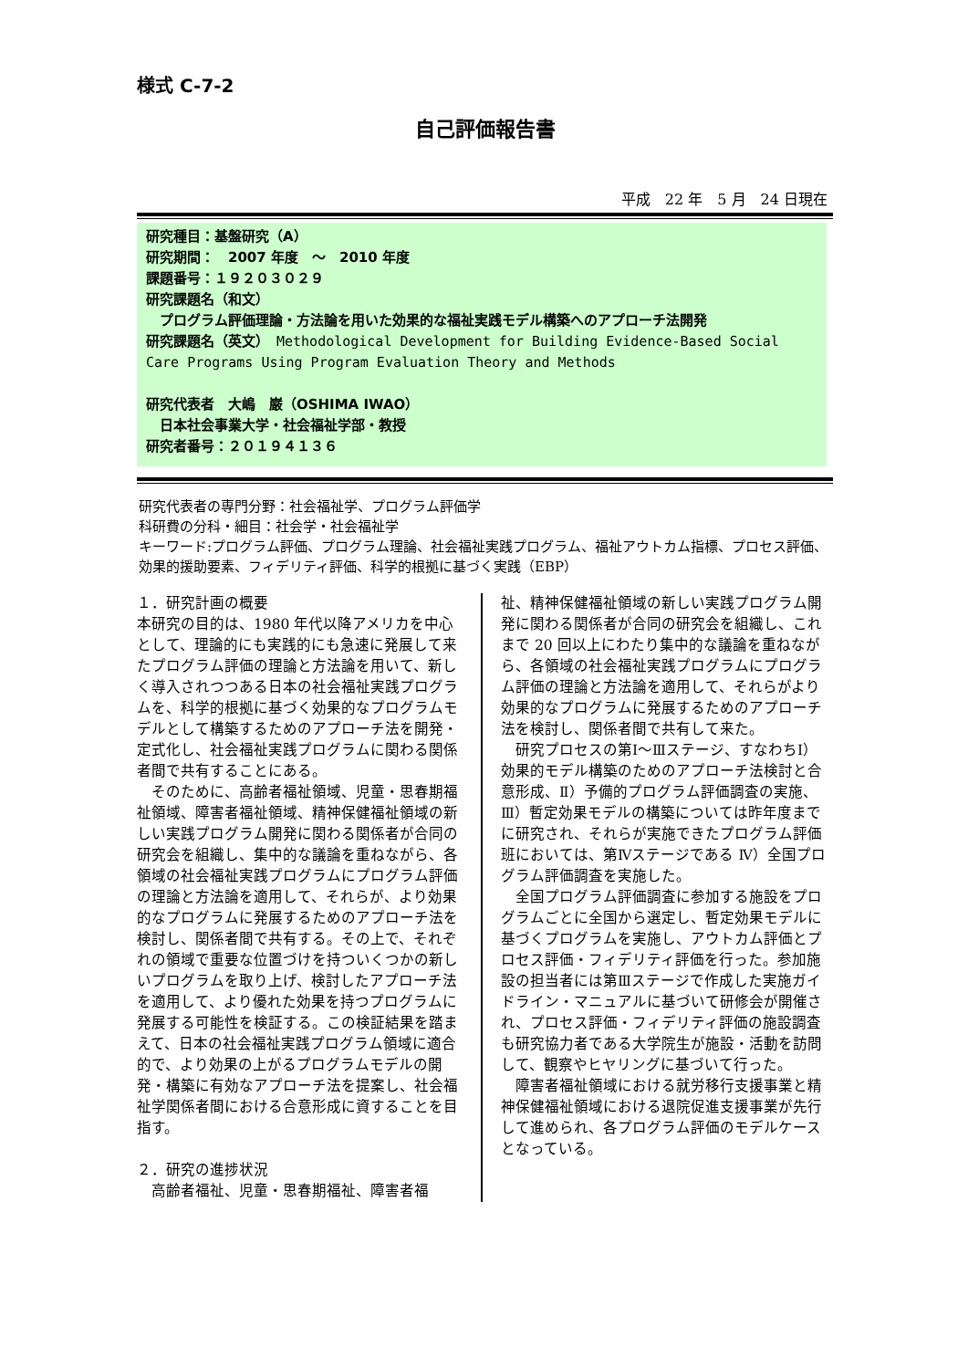様式 C-7-2
自己評価報告書
平成　22 年　5 月　24 日現在
研究種目：基盤研究（A）
研究期間：　2007 年度　～　2010 年度
課題番号：１９２０３０２９
研究課題名（和文）
　プログラム評価理論・方法論を用いた効果的な福祉実践モデル構築へのアプローチ法開発
研究課題名（英文）　Methodological Development for Building Evidence-Based Social Care Programs Using Program Evaluation Theory and Methods
研究代表者　大嶋　巌（OSHIMA IWAO）
　日本社会事業大学・社会福祉学部・教授
研究者番号：２０１９４１３６
研究代表者の専門分野：社会福祉学、プログラム評価学
科研費の分科・細目：社会学・社会福祉学
キーワード:プログラム評価、プログラム理論、社会福祉実践プログラム、福祉アウトカム指標、プロセス評価、効果的援助要素、フィデリティ評価、科学的根拠に基づく実践（EBP）
１．研究計画の概要
本研究の目的は、1980 年代以降アメリカを中心として、理論的にも実践的にも急速に発展して来たプログラム評価の理論と方法論を用いて、新しく導入されつつある日本の社会福祉実践プログラムを、科学的根拠に基づく効果的なプログラムモデルとして構築するためのアプローチ法を開発・定式化し、社会福祉実践プログラムに関わる関係者間で共有することにある。
　そのために、高齢者福祉領域、児童・思春期福祉領域、障害者福祉領域、精神保健福祉領域の新しい実践プログラム開発に関わる関係者が合同の研究会を組織し、集中的な議論を重ねながら、各領域の社会福祉実践プログラムにプログラム評価の理論と方法論を適用して、それらが、より効果的なプログラムに発展するためのアプローチ法を検討し、関係者間で共有する。その上で、それぞれの領域で重要な位置づけを持ついくつかの新しいプログラムを取り上げ、検討したアプローチ法を適用して、より優れた効果を持つプログラムに発展する可能性を検証する。この検証結果を踏まえて、日本の社会福祉実践プログラム領域に適合的で、より効果の上がるプログラムモデルの開発・構築に有効なアプローチ法を提案し、社会福祉学関係者間における合意形成に資することを目指す。
２．研究の進捗状況
　高齢者福祉、児童・思春期福祉、障害者福
祉、精神保健福祉領域の新しい実践プログラム開発に関わる関係者が合同の研究会を組織し、これまで 20 回以上にわたり集中的な議論を重ねながら、各領域の社会福祉実践プログラムにプログラム評価の理論と方法論を適用して、それらがより効果的なプログラムに発展するためのアプローチ法を検討し、関係者間で共有して来た。
　研究プロセスの第Ⅰ～Ⅲステージ、すなわちⅠ）効果的モデル構築のためのアプローチ法検討と合意形成、Ⅱ）予備的プログラム評価調査の実施、Ⅲ）暫定効果モデルの構築については昨年度までに研究され、それらが実施できたプログラム評価班においては、第Ⅳステージである Ⅳ）全国プログラム評価調査を実施した。
　全国プログラム評価調査に参加する施設をプログラムごとに全国から選定し、暫定効果モデルに基づくプログラムを実施し、アウトカム評価とプロセス評価・フィデリティ評価を行った。参加施設の担当者には第Ⅲステージで作成した実施ガイドライン・マニュアルに基づいて研修会が開催され、プロセス評価・フィデリティ評価の施設調査も研究協力者である大学院生が施設・活動を訪問して、観察やヒヤリングに基づいて行った。
　障害者福祉領域における就労移行支援事業と精神保健福祉領域における退院促進支援事業が先行して進められ、各プログラム評価のモデルケースとなっている。